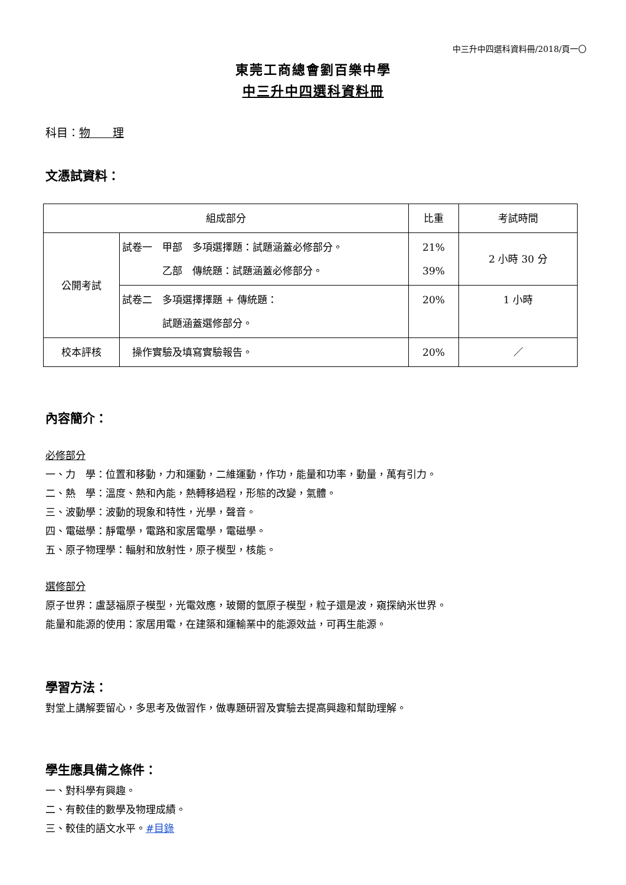中三升中四選科資料冊/2018/頁一〇
東莞工商總會劉百樂中學
中三升中四選科資料冊
科目：物　　理
文憑試資料：
| 組成部分 | | 比重 | 考試時間 |
| 公開考試 | 試卷一 甲部 多項選擇題：試題涵蓋必修部分。 乙部 傳統題：試題涵蓋必修部分。 | 21% 39% | 2 小時 30 分 |
| | 試卷二 多項選擇擇題 + 傳統題： 試題涵蓋選修部分。 | 20% | 1 小時 |
| 校本評核 | 操作實驗及填寫實驗報告。 | 20% | ／ |
內容簡介：
必修部分
一、力　學：位置和移動，力和運動，二維運動，作功，能量和功率，動量，萬有引力。
二、熱　學：溫度、熱和內能，熱轉移過程，形態的改變，氣體。
三、波動學：波動的現象和特性，光學，聲音。
四、電磁學：靜電學，電路和家居電學，電磁學。
五、原子物理學：輻射和放射性，原子模型，核能。
選修部分
原子世界：盧瑟福原子模型，光電效應，玻爾的氫原子模型，粒子還是波，窺探納米世界。
能量和能源的使用：家居用電，在建築和運輸業中的能源效益，可再生能源。
學習方法：
對堂上講解要留心，多思考及做習作，做專題研習及實驗去提高興趣和幫助理解。
學生應具備之條件：
一、對科學有興趣。
二、有較佳的數學及物理成績。
三、較佳的語文水平。#目錄